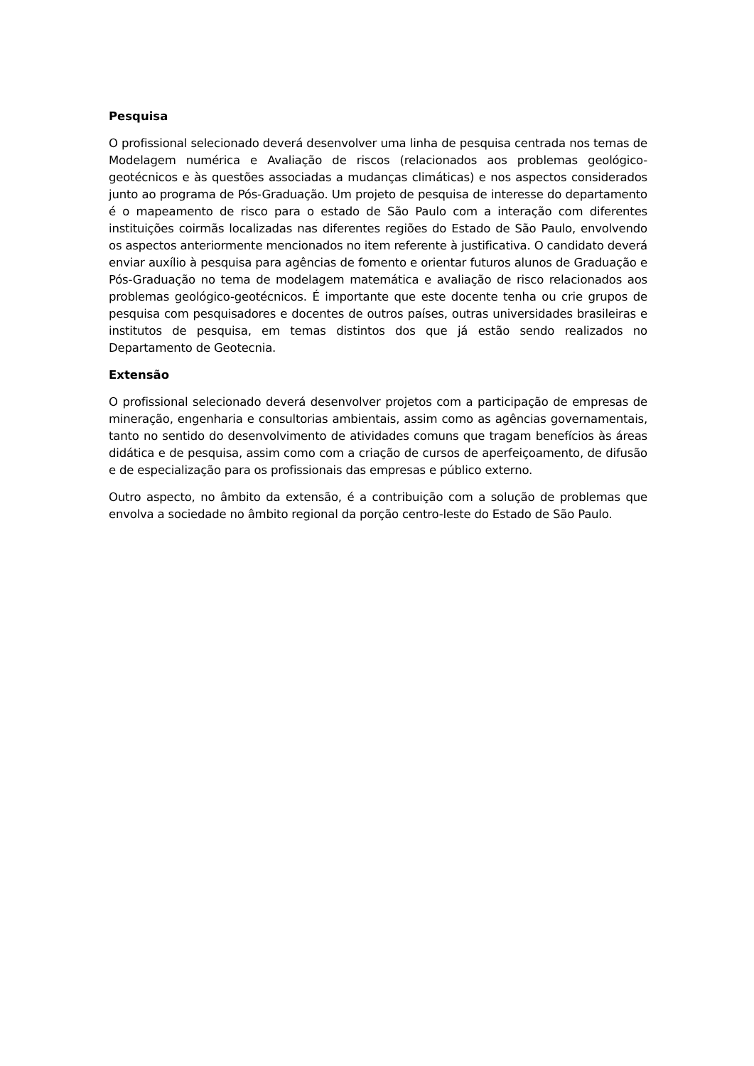Pesquisa
O profissional selecionado deverá desenvolver uma linha de pesquisa centrada nos temas de Modelagem numérica e Avaliação de riscos (relacionados aos problemas geológico-geotécnicos e às questões associadas a mudanças climáticas) e nos aspectos considerados junto ao programa de Pós-Graduação. Um projeto de pesquisa de interesse do departamento é o mapeamento de risco para o estado de São Paulo com a interação com diferentes instituições coirmãs localizadas nas diferentes regiões do Estado de São Paulo, envolvendo os aspectos anteriormente mencionados no item referente à justificativa. O candidato deverá enviar auxílio à pesquisa para agências de fomento e orientar futuros alunos de Graduação e Pós-Graduação no tema de modelagem matemática e avaliação de risco relacionados aos problemas geológico-geotécnicos. É importante que este docente tenha ou crie grupos de pesquisa com pesquisadores e docentes de outros países, outras universidades brasileiras e institutos de pesquisa, em temas distintos dos que já estão sendo realizados no Departamento de Geotecnia.
Extensão
O profissional selecionado deverá desenvolver projetos com a participação de empresas de mineração, engenharia e consultorias ambientais, assim como as agências governamentais, tanto no sentido do desenvolvimento de atividades comuns que tragam benefícios às áreas didática e de pesquisa, assim como com a criação de cursos de aperfeiçoamento, de difusão e de especialização para os profissionais das empresas e público externo.
Outro aspecto, no âmbito da extensão, é a contribuição com a solução de problemas que envolva a sociedade no âmbito regional da porção centro-leste do Estado de São Paulo.